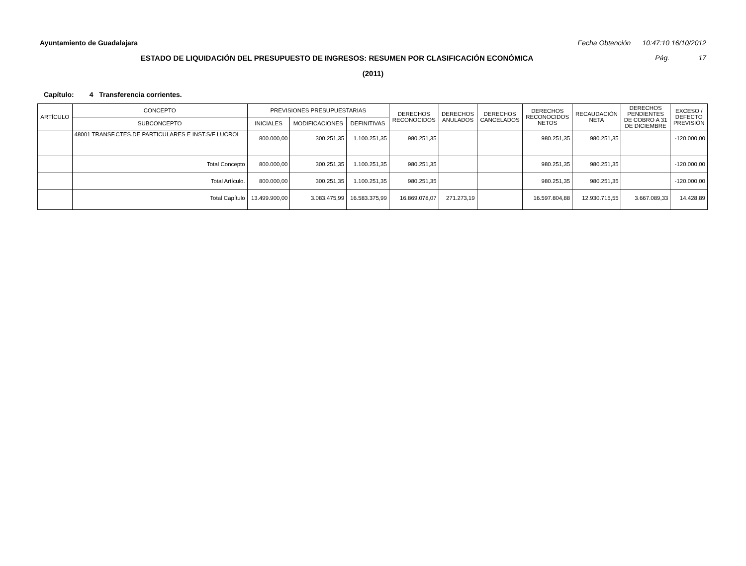Ayuntamiento de Guadalajara Fecha Obtención 10:47:10 16/10/2012
ESTADO DE LIQUIDACIÓN DEL PRESUPUESTO DE INGRESOS: RESUMEN POR CLASIFICACIÓN ECONÓMICA Pág. 17
(2011)
Capítulo: 4 Transferencia corrientes.
| ARTÍCULO | CONCEPTO | PREVISIONES PRESUPUESTARIAS | | | DERECHOS RECONOCIDOS | DERECHOS ANULADOS | DERECHOS CANCELADOS | DERECHOS RECONOCIDOS NETOS | RECAUDACIÓN NETA | DERECHOS PENDIENTES DE COBRO A 31 DE DICIEMBRE | EXCESO / DEFECTO PREVISIÓN |
| --- | --- | --- | --- | --- | --- | --- | --- | --- | --- | --- | --- |
| | SUBCONCEPTO | INICIALES | MODIFICACIONES | DEFINITIVAS | | | | | | | |
| | 48001 TRANSF.CTES.DE PARTICULARES E INST.S/F LUCROI | 800.000,00 | 300.251,35 | 1.100.251,35 | 980.251,35 | | | 980.251,35 | 980.251,35 | | -120.000,00 |
| | Total Concepto | 800.000,00 | 300.251,35 | 1.100.251,35 | 980.251,35 | | | 980.251,35 | 980.251,35 | | -120.000,00 |
| | Total Artículo. | 800.000,00 | 300.251,35 | 1.100.251,35 | 980.251,35 | | | 980.251,35 | 980.251,35 | | -120.000,00 |
| | Total Capítulo | 13.499.900,00 | 3.083.475,99 | 16.583.375,99 | 16.869.078,07 | 271.273,19 | | 16.597.804,88 | 12.930.715,55 | 3.667.089,33 | 14.428,89 |